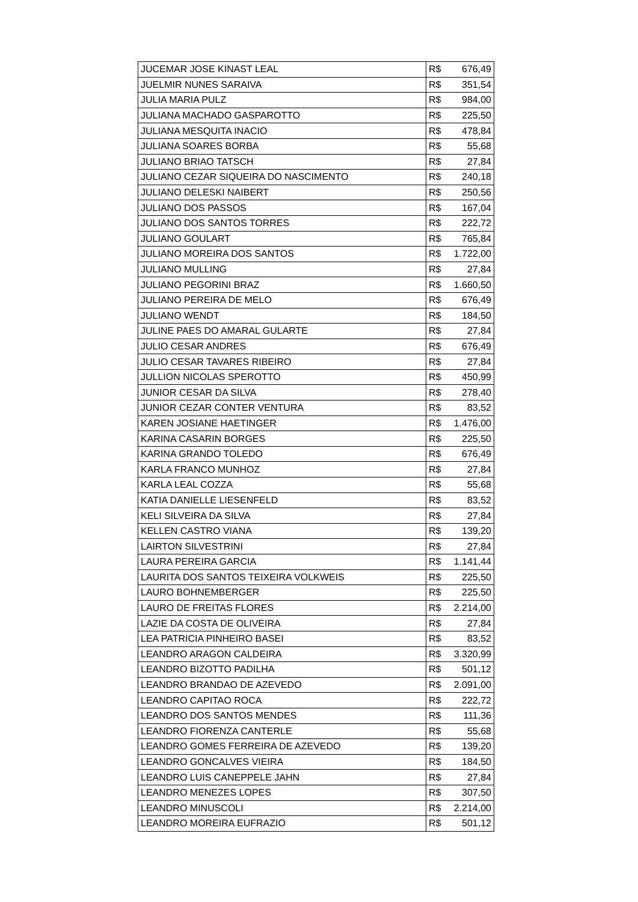| JUCEMAR JOSE KINAST LEAL | R$ 676,49 |
| JUELMIR NUNES SARAIVA | R$ 351,54 |
| JULIA MARIA PULZ | R$ 984,00 |
| JULIANA MACHADO GASPAROTTO | R$ 225,50 |
| JULIANA MESQUITA INACIO | R$ 478,84 |
| JULIANA SOARES BORBA | R$ 55,68 |
| JULIANO BRIAO TATSCH | R$ 27,84 |
| JULIANO CEZAR SIQUEIRA DO NASCIMENTO | R$ 240,18 |
| JULIANO DELESKI NAIBERT | R$ 250,56 |
| JULIANO DOS PASSOS | R$ 167,04 |
| JULIANO DOS SANTOS TORRES | R$ 222,72 |
| JULIANO GOULART | R$ 765,84 |
| JULIANO MOREIRA DOS SANTOS | R$ 1.722,00 |
| JULIANO MULLING | R$ 27,84 |
| JULIANO PEGORINI BRAZ | R$ 1.660,50 |
| JULIANO PEREIRA DE MELO | R$ 676,49 |
| JULIANO WENDT | R$ 184,50 |
| JULINE PAES DO AMARAL GULARTE | R$ 27,84 |
| JULIO CESAR ANDRES | R$ 676,49 |
| JULIO CESAR TAVARES RIBEIRO | R$ 27,84 |
| JULLION NICOLAS SPEROTTO | R$ 450,99 |
| JUNIOR CESAR DA SILVA | R$ 278,40 |
| JUNIOR CEZAR CONTER VENTURA | R$ 83,52 |
| KAREN JOSIANE HAETINGER | R$ 1.476,00 |
| KARINA CASARIN BORGES | R$ 225,50 |
| KARINA GRANDO TOLEDO | R$ 676,49 |
| KARLA FRANCO MUNHOZ | R$ 27,84 |
| KARLA LEAL COZZA | R$ 55,68 |
| KATIA DANIELLE LIESENFELD | R$ 83,52 |
| KELI SILVEIRA DA SILVA | R$ 27,84 |
| KELLEN CASTRO VIANA | R$ 139,20 |
| LAIRTON SILVESTRINI | R$ 27,84 |
| LAURA PEREIRA GARCIA | R$ 1.141,44 |
| LAURITA DOS SANTOS TEIXEIRA VOLKWEIS | R$ 225,50 |
| LAURO BOHNEMBERGER | R$ 225,50 |
| LAURO DE FREITAS FLORES | R$ 2.214,00 |
| LAZIE DA COSTA DE OLIVEIRA | R$ 27,84 |
| LEA PATRICIA PINHEIRO BASEI | R$ 83,52 |
| LEANDRO ARAGON CALDEIRA | R$ 3.320,99 |
| LEANDRO BIZOTTO PADILHA | R$ 501,12 |
| LEANDRO BRANDAO DE AZEVEDO | R$ 2.091,00 |
| LEANDRO CAPITAO ROCA | R$ 222,72 |
| LEANDRO DOS SANTOS MENDES | R$ 111,36 |
| LEANDRO FIORENZA CANTERLE | R$ 55,68 |
| LEANDRO GOMES FERREIRA DE AZEVEDO | R$ 139,20 |
| LEANDRO GONCALVES VIEIRA | R$ 184,50 |
| LEANDRO LUIS CANEPPELE JAHN | R$ 27,84 |
| LEANDRO MENEZES LOPES | R$ 307,50 |
| LEANDRO MINUSCOLI | R$ 2.214,00 |
| LEANDRO MOREIRA EUFRAZIO | R$ 501,12 |